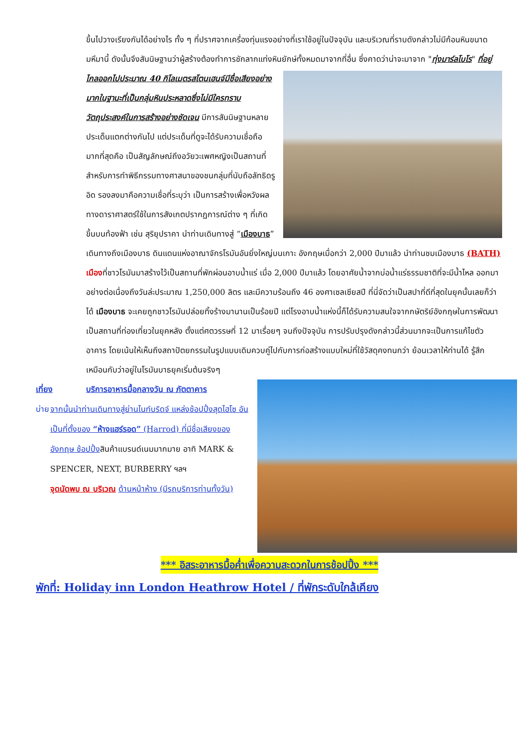ขึ้นไปวางเรียงกันได้อย่างไร ทั้ง ๆ ที่ปราศจากเครื่องทุ่นแรงอย่างที่เราใช้อยู่ในปัจจุบัน และบริเวณที่ราบดังกล่าวไม่มีก้อนหินขนาดมหึมานี้ ดังนั้นจึงสันนิษฐานว่าผู้สร้างต้องทำการชักลากแท่งหินยักษ์ทั้งหมดมาจากที่อื่น ซึ่งคาดว่าน่าจะมาจาก "ทุ่งมาร์ลโบโร" ที่อยู่ไกลออกไปประมาณ 40 กิโลเมตรสโตนเฮนจ์มีชื่อเสียงอย่าง
มากในฐานะที่เป็นกลุ่มหินประหลาดซึ่งไม่มีใครทราบวัตถุประสงค์ในการสร้างอย่างชัดเจน มีการสันนิษฐานหลายประเด็นแตกต่างกันไป แต่ประเด็นที่ดูจะได้รับความเชื่อถือมากที่สุดคือ เป็นสัญลักษณ์ถึงอวัยวะเพศหญิงเป็นสถานที่สำหรับการทำพิธีกรรมทางศาสนาของชนกลุ่มที่นับถือลัทธิดรูอิด รองลงมาคือความเชื่อที่ระบุว่า เป็นการสร้างเพื่อหวังผลทางดาราศาสตร์ใช้ในการสังเกตปรากฏการณ์ต่าง ๆ ที่เกิดขึ้นบนท้องฟ้า เช่น สุริยุปราคา นำท่านเดินทางสู่ “เมืองบาธ” เดินทางถึงเมืองบาธ ดินแดนแห่งอาณาจักรโรมันอันยิ่งใหญ่บนเกาะ อังกฤษเมื่อกว่า 2,000 ปีมาแล้ว นำท่านชมเมืองบาธ (BATH) เมืองที่ชาวโรมันมาสร้างไว้เป็นสถานที่พักผ่อนอาบน้ำแร่ เมื่อ 2,000 ปีมาแล้ว โดยอาศัยน้ำจากบ่อน้ำแร่ธรรมชาติที่จะมีน้ำไหล ออกมาอย่างต่อเนื่องถึงวันล่ะประมาณ 1,250,000 ลิตร และมีความร้อนถึง 46 องศาเซลเซียสปี ที่นี่จัดว่าเป็นสปาที่ดีที่สุดในยุคนั้นเลยก็ว่าได้ เมืองบาธ จะเคยถูกชาวโรมันปล่อยทิ้งร้างมานานเป็นร้อยปี แต่โรงอาบน้ำแห่งนี้ก็ได้รับความสนใจจากกษัตริย์อังกฤษในการพัฒนาเป็นสถานที่ท่องเที่ยวในยุคหลัง ตั้งแต่ศตวรรษที่ 12 มาเรื่อยๆ จนถึงปัจจุบัน การปรับปรุงดังกล่าวนี้ส่วนมากจะเป็นการแก้ไขตัวอาคาร โดยเน้นให้เห็นถึงสถาปัตยกรรมในรูปแบบเดิมควบคู่ไปกับการก่อสร้างแบบใหม่ที่ใช้วัสดุคงทนกว่า ย้อนเวลาให้ท่านได้ รู้สึกเหมือนกับว่าอยู่ในโรมันบาธยุคเริ่มต้นจริงๆ
เที่ยง บริการอาหารมื้อกลางวัน ณ ภัตตาคาร
บ่าย จากนั้นนำท่านเดินทางสู่ย่านไนท์บริดจ์ แหล่งช้อปปิ้งสุดไฮโซ อันเป็นที่ตั้งของ “ห้างแฮร์รอด” (Harrod) ที่มีชื่อเสียงของอังกฤษ ช้อปปิ้งสินค้าแบรนด์เนมมากมาย อาทิ MARK & SPENCER, NEXT, BURBERRY ฯลฯ
จุดนัดพบ ณ บริเวณ ด้านหน้าห้าง (มีรถบริการท่านทั้งวัน)
*** อิสระอาหารมื้อค่ำเพื่อความสะดวกในการช้อปปิ้ง ***
พักที่: Holiday inn London Heathrow Hotel / ที่พักระดับใกล้เคียง